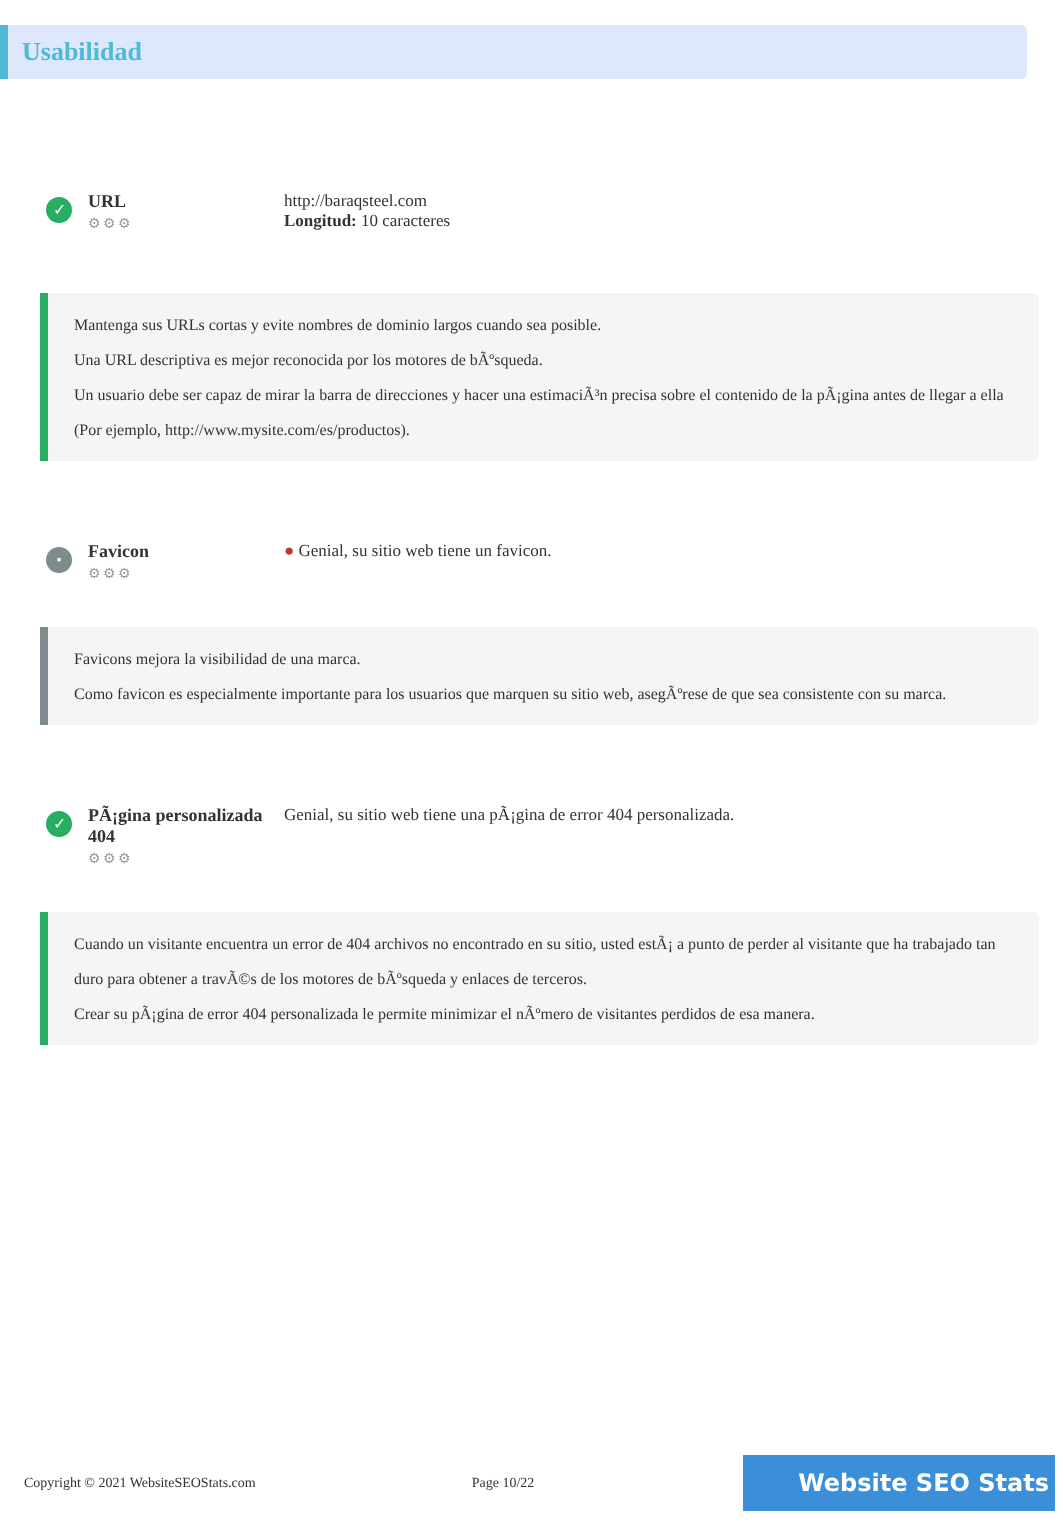Usabilidad
✓
URL
⚙⚙⚙
http://baraqsteel.com
Longitud: 10 caracteres
Mantenga sus URLs cortas y evite nombres de dominio largos cuando sea posible.
Una URL descriptiva es mejor reconocida por los motores de bÃºsqueda.
Un usuario debe ser capaz de mirar la barra de direcciones y hacer una estimaciÃ³n precisa sobre el contenido de la pÃ¡gina antes de llegar a ella (Por ejemplo, http://www.mysite.com/es/productos).
•
Favicon
⚙⚙⚙
● Genial, su sitio web tiene un favicon.
Favicons mejora la visibilidad de una marca.
Como favicon es especialmente importante para los usuarios que marquen su sitio web, asegÃºrese de que sea consistente con su marca.
✓
PÃ¡gina personalizada 404
⚙⚙⚙
Genial, su sitio web tiene una pÃ¡gina de error 404 personalizada.
Cuando un visitante encuentra un error de 404 archivos no encontrado en su sitio, usted estÃ¡ a punto de perder al visitante que ha trabajado tan duro para obtener a travÃ©s de los motores de bÃºsqueda y enlaces de terceros.
Crear su pÃ¡gina de error 404 personalizada le permite minimizar el nÃºmero de visitantes perdidos de esa manera.
Copyright © 2021 WebsiteSEOStats.com Page 10/22 Website SEO Stats